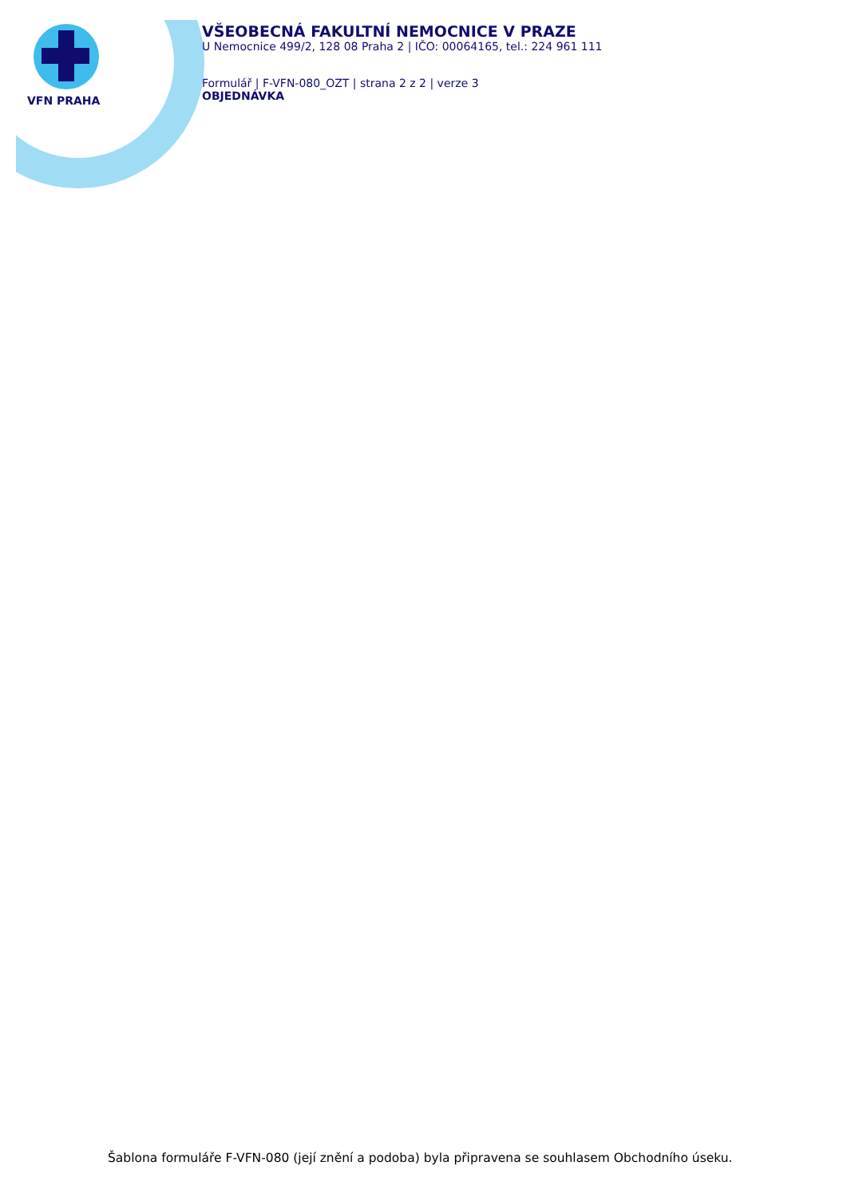VFN PRAHA
VŠEOBECNÁ FAKULTNÍ NEMOCNICE V PRAZE
U Nemocnice 499/2, 128 08 Praha 2 | IČO: 00064165, tel.: 224 961 111
Formulář | F-VFN-080_OZT | strana 2 z 2 | verze 3
OBJEDNÁVKA
Šablona formuláře F-VFN-080 (její znění a podoba) byla připravena se souhlasem Obchodního úseku.